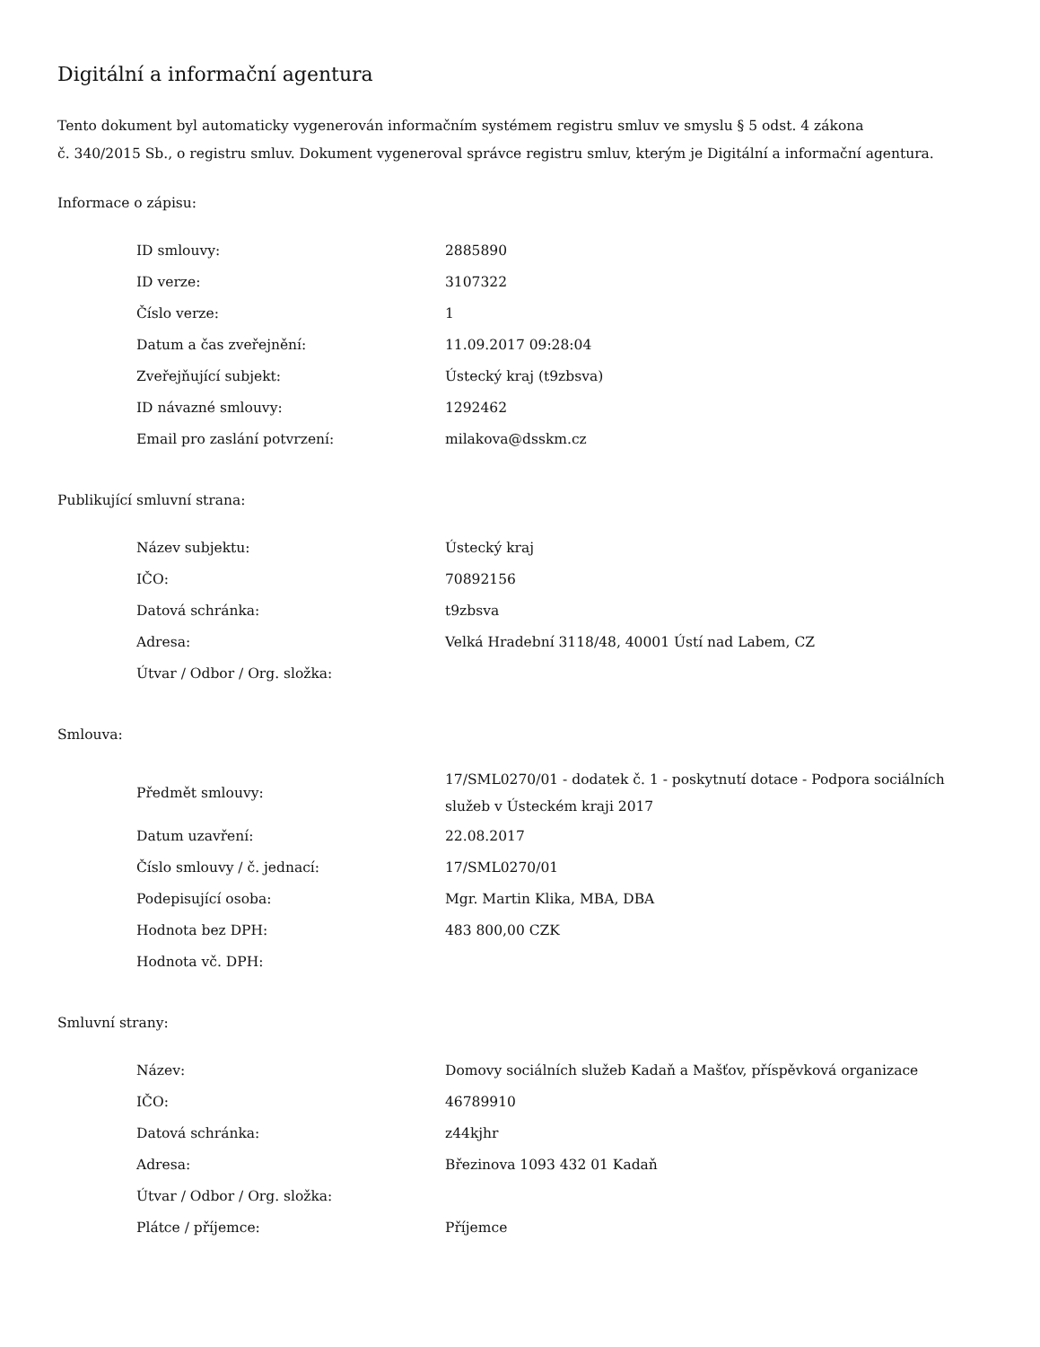Digitální a informační agentura
Tento dokument byl automaticky vygenerován informačním systémem registru smluv ve smyslu § 5 odst. 4 zákona
č. 340/2015 Sb., o registru smluv. Dokument vygeneroval správce registru smluv, kterým je Digitální a informační agentura.
Informace o zápisu:
| ID smlouvy: | 2885890 |
| ID verze: | 3107322 |
| Číslo verze: | 1 |
| Datum a čas zveřejnění: | 11.09.2017 09:28:04 |
| Zveřejňující subjekt: | Ústecký kraj (t9zbsva) |
| ID návazné smlouvy: | 1292462 |
| Email pro zaslání potvrzení: | milakova@dsskm.cz |
Publikující smluvní strana:
| Název subjektu: | Ústecký kraj |
| IČO: | 70892156 |
| Datová schránka: | t9zbsva |
| Adresa: | Velká Hradební 3118/48, 40001 Ústí nad Labem, CZ |
| Útvar / Odbor / Org. složka: | |
Smlouva:
| Předmět smlouvy: | 17/SML0270/01 - dodatek č. 1 - poskytnutí dotace - Podpora sociálních služeb v Ústeckém kraji 2017 |
| Datum uzavření: | 22.08.2017 |
| Číslo smlouvy / č. jednací: | 17/SML0270/01 |
| Podepisující osoba: | Mgr. Martin Klika, MBA, DBA |
| Hodnota bez DPH: | 483 800,00 CZK |
| Hodnota vč. DPH: | |
Smluvní strany:
| Název: | Domovy sociálních služeb Kadaň a Mašťov, příspěvková organizace |
| IČO: | 46789910 |
| Datová schránka: | z44kjhr |
| Adresa: | Březinova 1093 432 01 Kadaň |
| Útvar / Odbor / Org. složka: | |
| Plátce / příjemce: | Příjemce |